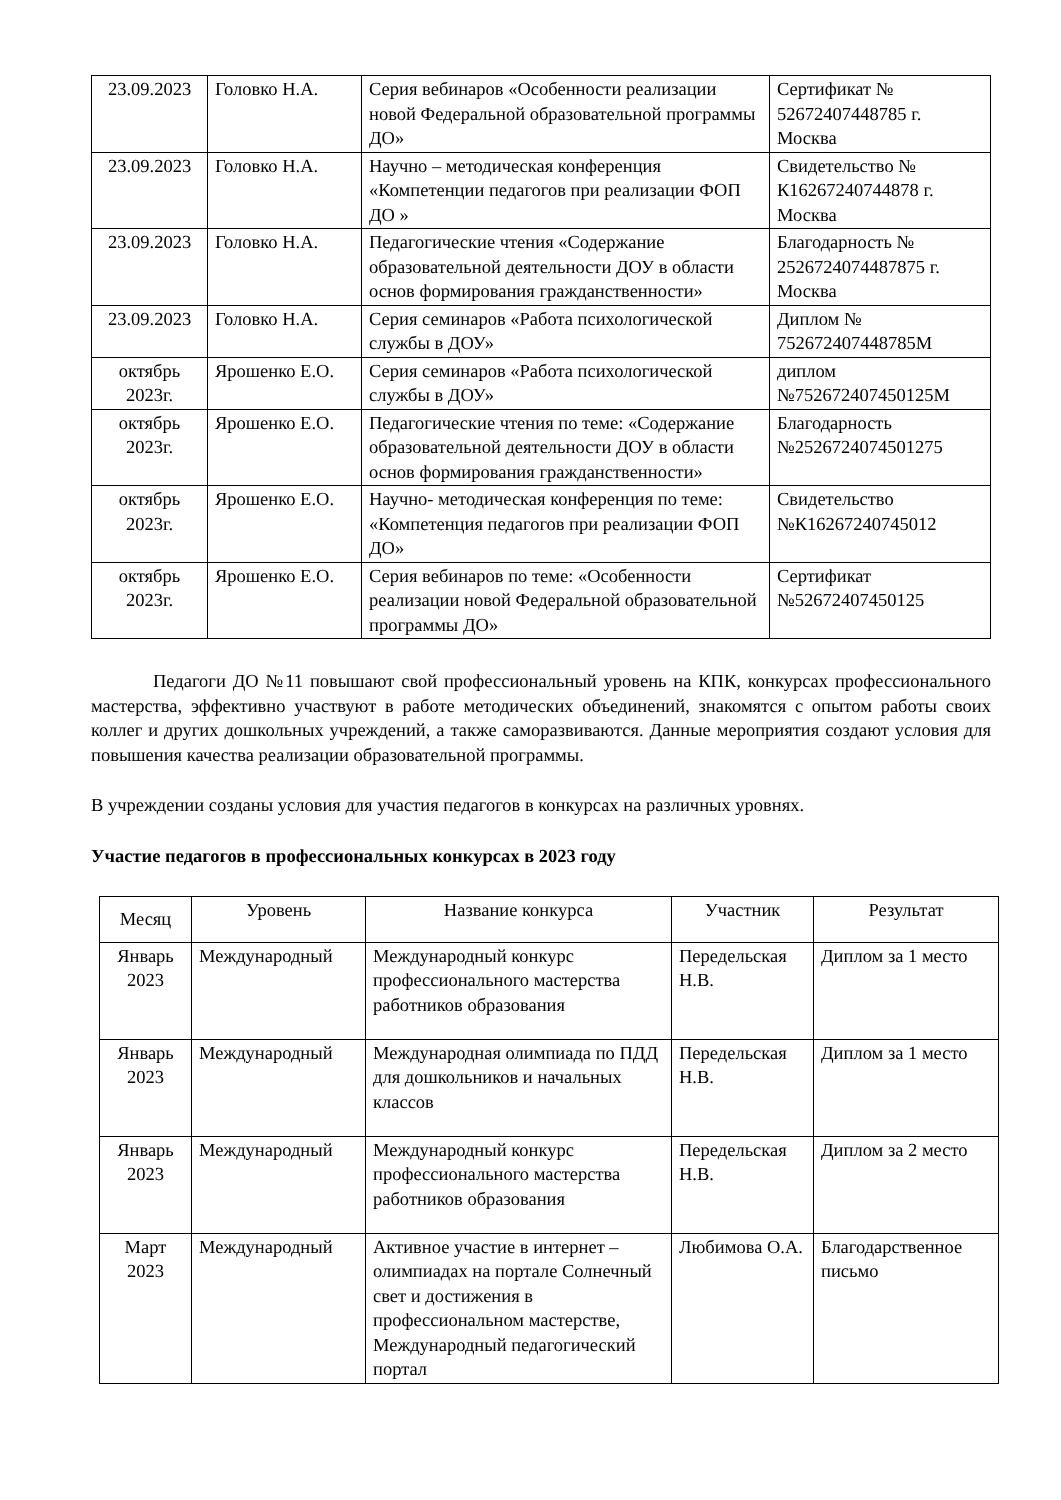| 23.09.2023 | Головко Н.А. | Серия вебинаров «Особенности реализации новой Федеральной образовательной программы ДО» | Сертификат № 52672407448785 г. Москва |
| 23.09.2023 | Головко Н.А. | Научно – методическая конференция «Компетенции педагогов при реализации ФОП ДО » | Свидетельство № К16267240744878 г. Москва |
| 23.09.2023 | Головко Н.А. | Педагогические чтения «Содержание образовательной деятельности ДОУ в области основ формирования гражданственности» | Благодарность № 2526724074487875 г. Москва |
| 23.09.2023 | Головко Н.А. | Серия семинаров «Работа психологической службы в ДОУ» | Диплом № 752672407448785М |
| октябрь 2023г. | Ярошенко Е.О. | Серия семинаров «Работа психологической службы в ДОУ» | диплом №752672407450125М |
| октябрь 2023г. | Ярошенко Е.О. | Педагогические чтения по теме: «Содержание образовательной деятельности ДОУ в области основ формирования гражданственности» | Благодарность №2526724074501275 |
| октябрь 2023г. | Ярошенко Е.О. | Научно- методическая конференция по теме: «Компетенция педагогов при реализации ФОП ДО» | Свидетельство №К16267240745012 |
| октябрь 2023г. | Ярошенко Е.О. | Серия вебинаров по теме: «Особенности реализации новой Федеральной образовательной программы ДО» | Сертификат №52672407450125 |
Педагоги ДО №11 повышают свой профессиональный уровень на КПК, конкурсах профессионального мастерства, эффективно участвуют в работе методических объединений, знакомятся с опытом работы своих коллег и других дошкольных учреждений, а также саморазвиваются. Данные мероприятия создают условия для повышения качества реализации образовательной программы.
В учреждении созданы условия для участия педагогов в конкурсах на различных уровнях.
Участие педагогов в профессиональных конкурсах в 2023 году
| Месяц | Уровень | Название конкурса | Участник | Результат |
| --- | --- | --- | --- | --- |
| Январь 2023 | Международный | Международный конкурс профессионального мастерства работников образования | Передельская Н.В. | Диплом за 1 место |
| Январь 2023 | Международный | Международная олимпиада по ПДД для дошкольников и начальных классов | Передельская Н.В. | Диплом за 1 место |
| Январь 2023 | Международный | Международный конкурс профессионального мастерства работников образования | Передельская Н.В. | Диплом за 2 место |
| Март 2023 | Международный | Активное участие в интернет – олимпиадах на портале Солнечный свет и достижения в профессиональном мастерстве, Международный педагогический портал | Любимова О.А. | Благодарственное письмо |